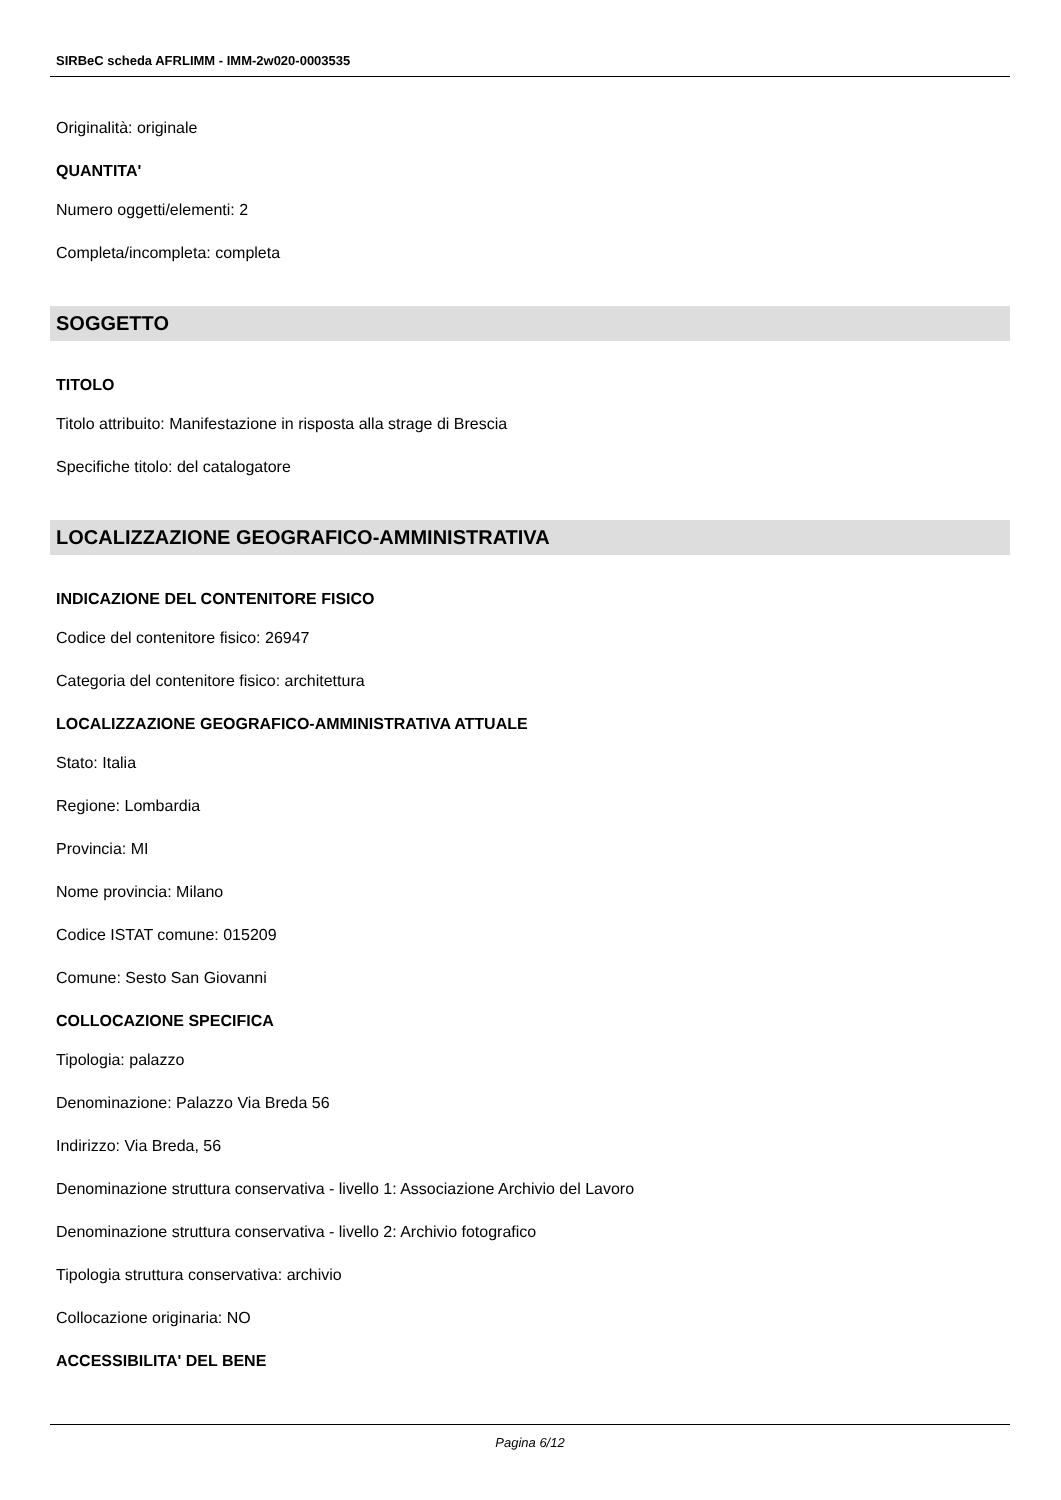SIRBeC scheda AFRLIMM - IMM-2w020-0003535
Originalità: originale
QUANTITA'
Numero oggetti/elementi: 2
Completa/incompleta: completa
SOGGETTO
TITOLO
Titolo attribuito: Manifestazione in risposta alla strage di Brescia
Specifiche titolo: del catalogatore
LOCALIZZAZIONE GEOGRAFICO-AMMINISTRATIVA
INDICAZIONE DEL CONTENITORE FISICO
Codice del contenitore fisico: 26947
Categoria del contenitore fisico: architettura
LOCALIZZAZIONE GEOGRAFICO-AMMINISTRATIVA ATTUALE
Stato: Italia
Regione: Lombardia
Provincia: MI
Nome provincia: Milano
Codice ISTAT comune: 015209
Comune: Sesto San Giovanni
COLLOCAZIONE SPECIFICA
Tipologia: palazzo
Denominazione: Palazzo Via Breda 56
Indirizzo: Via Breda, 56
Denominazione struttura conservativa - livello 1: Associazione Archivio del Lavoro
Denominazione struttura conservativa - livello 2: Archivio fotografico
Tipologia struttura conservativa: archivio
Collocazione originaria: NO
ACCESSIBILITA' DEL BENE
Pagina 6/12